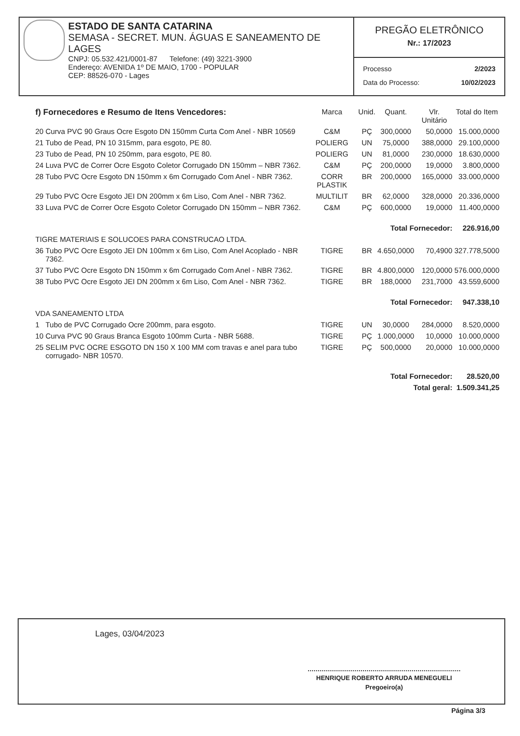ESTADO DE SANTA CATARINA
SEMASA - SECRET. MUN. ÁGUAS E SANEAMENTO DE LAGES
CNPJ: 05.532.421/0001-87 Telefone: (49) 3221-3900
Endereço: AVENIDA 1º DE MAIO, 1700 - POPULAR
CEP: 88526-070 - Lages
PREGÃO ELETRÔNICO
Nr.: 17/2023
Processo 2/2023
Data do Processo: 10/02/2023
| f) Fornecedores e Resumo de Itens Vencedores: | | Marca | Unid. | Quant. | Vlr. Unitário | Total do Item |
| --- | --- | --- | --- | --- | --- | --- |
| 20 | Curva PVC 90 Graus Ocre Esgoto DN 150mm Curta Com Anel - NBR 10569 | C&M | PÇ | 300,0000 | 50,0000 | 15.000,0000 |
| 21 | Tubo de Pead, PN 10 315mm, para esgoto, PE 80. | POLIERG | UN | 75,0000 | 388,0000 | 29.100,0000 |
| 23 | Tubo de Pead, PN 10 250mm, para esgoto, PE 80. | POLIERG | UN | 81,0000 | 230,0000 | 18.630,0000 |
| 24 | Luva PVC de Correr Ocre Esgoto Coletor Corrugado DN 150mm – NBR 7362. | C&M | PÇ | 200,0000 | 19,0000 | 3.800,0000 |
| 28 | Tubo PVC Ocre Esgoto DN 150mm x 6m Corrugado Com Anel - NBR 7362. | CORR PLASTIK | BR | 200,0000 | 165,0000 | 33.000,0000 |
| 29 | Tubo PVC Ocre Esgoto JEI DN 200mm x 6m Liso, Com Anel - NBR 7362. | MULTILIT | BR | 62,0000 | 328,0000 | 20.336,0000 |
| 33 | Luva PVC de Correr Ocre Esgoto Coletor Corrugado DN 150mm – NBR 7362. | C&M | PÇ | 600,0000 | 19,0000 | 11.400,0000 |
| Total Fornecedor: | | | | | | 226.916,00 |
| TIGRE MATERIAIS E SOLUCOES PARA CONSTRUCAO LTDA. | | | | | | |
| 36 | Tubo PVC Ocre Esgoto JEI DN 100mm x 6m Liso, Com Anel Acoplado - NBR 7362. | TIGRE | BR | 4.650,0000 | 70,4900 | 327.778,5000 |
| 37 | Tubo PVC Ocre Esgoto DN 150mm x 6m Corrugado Com Anel - NBR 7362. | TIGRE | BR | 4.800,0000 | 120,0000 | 576.000,0000 |
| 38 | Tubo PVC Ocre Esgoto JEI DN 200mm x 6m Liso, Com Anel - NBR 7362. | TIGRE | BR | 188,0000 | 231,7000 | 43.559,6000 |
| Total Fornecedor: | | | | | | 947.338,10 |
| VDA SANEAMENTO LTDA | | | | | | |
| 1 | Tubo de PVC Corrugado Ocre 200mm, para esgoto. | TIGRE | UN | 30,0000 | 284,0000 | 8.520,0000 |
| 10 | Curva PVC 90 Graus Branca Esgoto 100mm Curta - NBR 5688. | TIGRE | PÇ | 1.000,0000 | 10,0000 | 10.000,0000 |
| 25 | SELIM PVC OCRE ESGOTO DN 150 X 100 MM com travas e anel para tubo corrugado- NBR 10570. | TIGRE | PÇ | 500,0000 | 20,0000 | 10.000,0000 |
| Total Fornecedor: | | | | | | 28.520,00 |
| Total geral: | | | | | | 1.509.341,25 |
Lages, 03/04/2023
HENRIQUE ROBERTO ARRUDA MENEGUELI
Pregoeiro(a)
Página 3/3